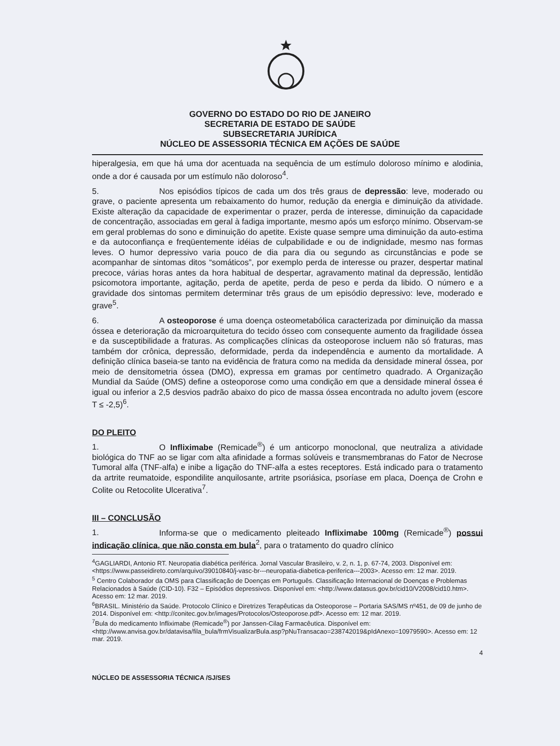GOVERNO DO ESTADO DO RIO DE JANEIRO
SECRETARIA DE ESTADO DE SAÚDE
SUBSECRETARIA JURÍDICA
NÚCLEO DE ASSESSORIA TÉCNICA EM AÇÕES DE SAÚDE
hiperalgesia, em que há uma dor acentuada na sequência de um estímulo doloroso mínimo e alodinia, onde a dor é causada por um estímulo não doloroso<sup>4</sup>.
5. Nos episódios típicos de cada um dos três graus de depressão: leve, moderado ou grave, o paciente apresenta um rebaixamento do humor, redução da energia e diminuição da atividade. Existe alteração da capacidade de experimentar o prazer, perda de interesse, diminuição da capacidade de concentração, associadas em geral à fadiga importante, mesmo após um esforço mínimo. Observam-se em geral problemas do sono e diminuição do apetite. Existe quase sempre uma diminuição da auto-estima e da autoconfiança e freqüentemente idéias de culpabilidade e ou de indignidade, mesmo nas formas leves. O humor depressivo varia pouco de dia para dia ou segundo as circunstâncias e pode se acompanhar de sintomas ditos “somáticos”, por exemplo perda de interesse ou prazer, despertar matinal precoce, várias horas antes da hora habitual de despertar, agravamento matinal da depressão, lentidão psicomotora importante, agitação, perda de apetite, perda de peso e perda da libido. O número e a gravidade dos sintomas permitem determinar três graus de um episódio depressivo: leve, moderado e grave<sup>5</sup>.
6. A osteoporose é uma doença osteometabólica caracterizada por diminuição da massa óssea e deterioração da microarquitetura do tecido ósseo com consequente aumento da fragilidade óssea e da susceptibilidade a fraturas. As complicações clínicas da osteoporose incluem não só fraturas, mas também dor crônica, depressão, deformidade, perda da independência e aumento da mortalidade. A definição clínica baseia-se tanto na evidência de fratura como na medida da densidade mineral óssea, por meio de densitometria óssea (DMO), expressa em gramas por centímetro quadrado. A Organização Mundial da Saúde (OMS) define a osteoporose como uma condição em que a densidade mineral óssea é igual ou inferior a 2,5 desvios padrão abaixo do pico de massa óssea encontrada no adulto jovem (escore T ≤ -2,5)<sup>6</sup>.
DO PLEITO
1. O Infliximabe (Remicade<sup>®</sup>) é um anticorpo monoclonal, que neutraliza a atividade biológica do TNF ao se ligar com alta afinidade a formas solúveis e transmembranas do Fator de Necrose Tumoral alfa (TNF-alfa) e inibe a ligação do TNF-alfa a estes receptores. Está indicado para o tratamento da artrite reumatoide, espondilite anquilosante, artrite psoriásica, psoríase em placa, Doença de Crohn e Colite ou Retocolite Ulcerativa<sup>7</sup>.
III – CONCLUSÃO
1. Informa-se que o medicamento pleiteado Infliximabe 100mg (Remicade<sup>®</sup>) possui indicação clínica, que não consta em bula<sup>2</sup>, para o tratamento do quadro clínico
<sup>4</sup> GAGLIARDI, Antonio RT. Neuropatia diabética periférica. Jornal Vascular Brasileiro, v. 2, n. 1, p. 67-74, 2003. Disponível em: <https://www.passeidireto.com/arquivo/39010840/j-vasc-br---neuropatia-diabetica-periferica---2003>. Acesso em: 12 mar. 2019.
<sup>5</sup> Centro Colaborador da OMS para Classificação de Doenças em Português. Classificação Internacional de Doenças e Problemas Relacionados à Saúde (CID-10). F32 – Episódios depressivos. Disponível em: <http://www.datasus.gov.br/cid10/V2008/cid10.htm>. Acesso em: 12 mar. 2019.
<sup>6</sup>BRASIL. Ministério da Saúde. Protocolo Clínico e Diretrizes Terapêuticas da Osteoporose – Portaria SAS/MS nº451, de 09 de junho de 2014. Disponível em: <http://conitec.gov.br/images/Protocolos/Osteoporose.pdf>. Acesso em: 12 mar. 2019.
<sup>7</sup> Bula do medicamento Infliximabe (Remicade<sup>®</sup>) por Janssen-Cilag Farmacêutica. Disponível em: <http://www.anvisa.gov.br/datavisa/fila_bula/frmVisualizarBula.asp?pNuTransacao=238742019&pIdAnexo=10979590>. Acesso em: 12 mar. 2019.
4
NÚCLEO DE ASSESSORIA TÉCNICA /SJ/SES